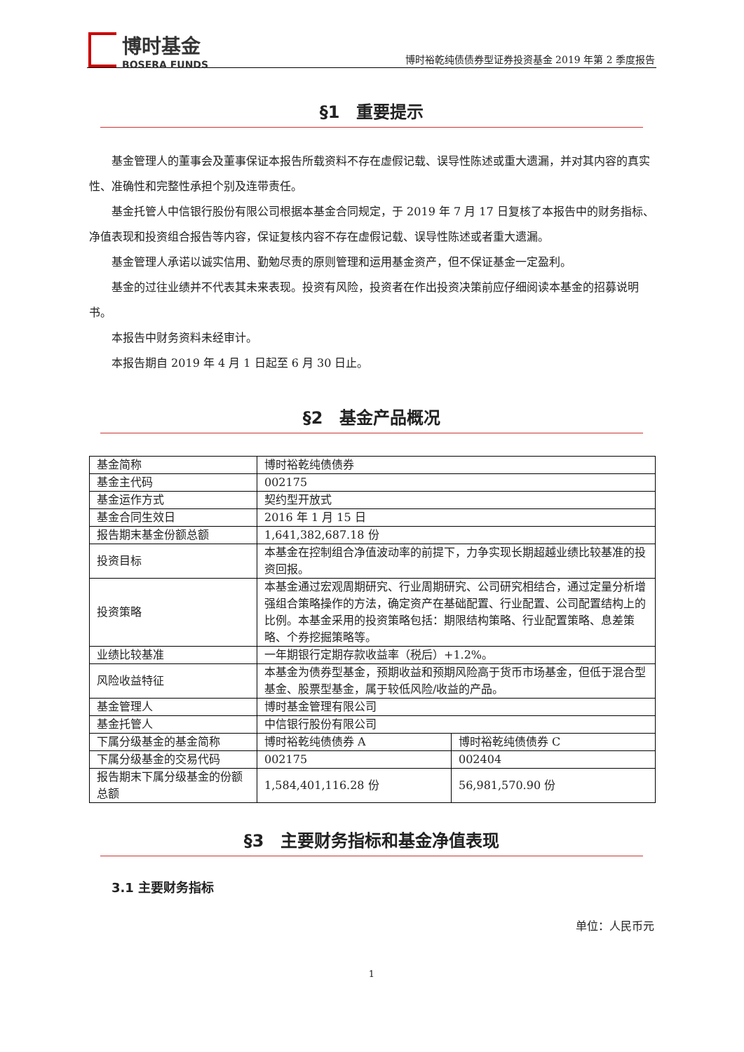博时基金
BOSERA FUNDS
博时裕乾纯债债券型证券投资基金 2019 年第 2 季度报告
§1　重要提示
基金管理人的董事会及董事保证本报告所载资料不存在虚假记载、误导性陈述或重大遗漏，并对其内容的真实性、准确性和完整性承担个别及连带责任。
基金托管人中信银行股份有限公司根据本基金合同规定，于 2019 年 7 月 17 日复核了本报告中的财务指标、净值表现和投资组合报告等内容，保证复核内容不存在虚假记载、误导性陈述或者重大遗漏。
基金管理人承诺以诚实信用、勤勉尽责的原则管理和运用基金资产，但不保证基金一定盈利。
基金的过往业绩并不代表其未来表现。投资有风险，投资者在作出投资决策前应仔细阅读本基金的招募说明书。
本报告中财务资料未经审计。
本报告期自 2019 年 4 月 1 日起至 6 月 30 日止。
§2　基金产品概况
| 基金简称 | 博时裕乾纯债债券 | |
| 基金主代码 | 002175 | |
| 基金运作方式 | 契约型开放式 | |
| 基金合同生效日 | 2016 年 1 月 15 日 | |
| 报告期末基金份额总额 | 1,641,382,687.18 份 | |
| 投资目标 | 本基金在控制组合净值波动率的前提下，力争实现长期超越业绩比较基准的投资回报。 | |
| 投资策略 | 本基金通过宏观周期研究、行业周期研究、公司研究相结合，通过定量分析增强组合策略操作的方法，确定资产在基础配置、行业配置、公司配置结构上的比例。本基金采用的投资策略包括：期限结构策略、行业配置策略、息差策略、个券挖掘策略等。 | |
| 业绩比较基准 | 一年期银行定期存款收益率（税后）+1.2%。 | |
| 风险收益特征 | 本基金为债券型基金，预期收益和预期风险高于货币市场基金，但低于混合型基金、股票型基金，属于较低风险/收益的产品。 | |
| 基金管理人 | 博时基金管理有限公司 | |
| 基金托管人 | 中信银行股份有限公司 | |
| 下属分级基金的基金简称 | 博时裕乾纯债债券 A | 博时裕乾纯债债券 C |
| 下属分级基金的交易代码 | 002175 | 002404 |
| 报告期末下属分级基金的份额总额 | 1,584,401,116.28 份 | 56,981,570.90 份 |
§3　主要财务指标和基金净值表现
3.1 主要财务指标
单位：人民币元
1